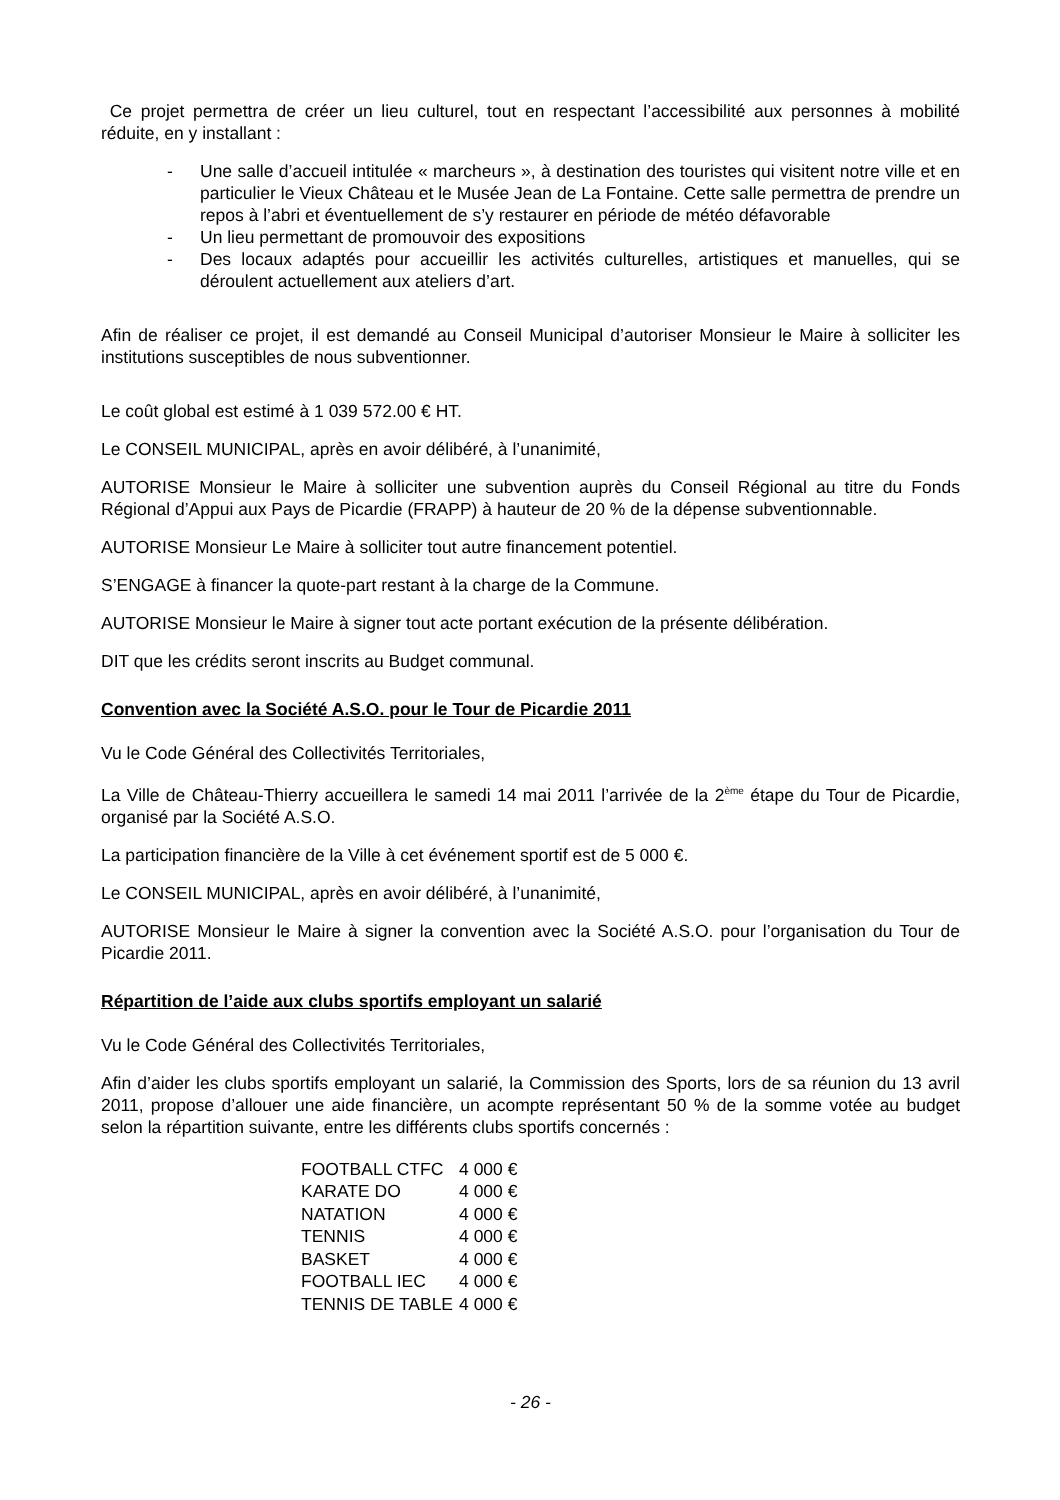Ce projet permettra de créer un lieu culturel, tout en respectant l’accessibilité aux personnes à mobilité réduite, en y installant :
- Une salle d’accueil intitulée « marcheurs », à destination des touristes qui visitent notre ville et en particulier le Vieux Château et le Musée Jean de La Fontaine. Cette salle permettra de prendre un repos à l’abri et éventuellement de s’y restaurer en période de météo défavorable
- Un lieu permettant de promouvoir des expositions
- Des locaux adaptés pour accueillir les activités culturelles, artistiques et manuelles, qui se déroulent actuellement aux ateliers d’art.
Afin de réaliser ce projet, il est demandé au Conseil Municipal d’autoriser Monsieur le Maire à solliciter les institutions susceptibles de nous subventionner.
Le coût global est estimé à 1 039 572.00 € HT.
Le CONSEIL MUNICIPAL, après en avoir délibéré, à l’unanimité,
AUTORISE Monsieur le Maire à solliciter une subvention auprès du Conseil Régional au titre du Fonds Régional d’Appui aux Pays de Picardie (FRAPP) à hauteur de 20 % de la dépense subventionnable.
AUTORISE Monsieur Le Maire à solliciter tout autre financement potentiel.
S’ENGAGE à financer la quote-part restant à la charge de la Commune.
AUTORISE Monsieur le Maire à signer tout acte portant exécution de la présente délibération.
DIT que les crédits seront inscrits au Budget communal.
Convention avec la Société A.S.O. pour le Tour de Picardie 2011
Vu le Code Général des Collectivités Territoriales,
La Ville de Château-Thierry accueillera le samedi 14 mai 2011 l’arrivée de la 2<sup>ème</sup> étape du Tour de Picardie, organisé par la Société A.S.O.
La participation financière de la Ville à cet événement sportif est de 5 000 €.
Le CONSEIL MUNICIPAL, après en avoir délibéré, à l’unanimité,
AUTORISE Monsieur le Maire à signer la convention avec la Société A.S.O. pour l’organisation du Tour de Picardie 2011.
Répartition de l’aide aux clubs sportifs employant un salarié
Vu le Code Général des Collectivités Territoriales,
Afin d’aider les clubs sportifs employant un salarié, la Commission des Sports, lors de sa réunion du 13 avril 2011, propose d’allouer une aide financière, un acompte représentant 50 % de la somme votée au budget selon la répartition suivante, entre les différents clubs sportifs concernés :
| FOOTBALL CTFC | 4 000 € |
| KARATE DO | 4 000 € |
| NATATION | 4 000 € |
| TENNIS | 4 000 € |
| BASKET | 4 000 € |
| FOOTBALL IEC | 4 000 € |
| TENNIS DE TABLE | 4 000 € |
- 26 -